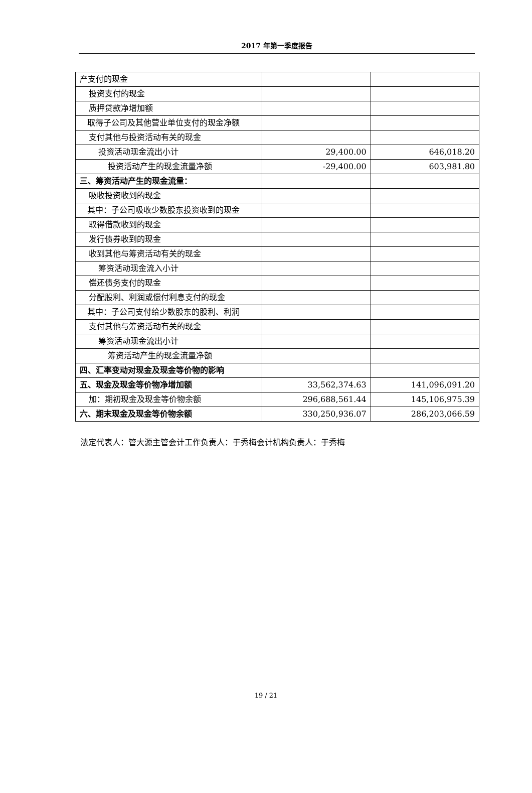2017 年第一季度报告
| 产支付的现金 | | |
| 投资支付的现金 | | |
| 质押贷款净增加额 | | |
| 取得子公司及其他营业单位支付的现金净额 | | |
| 支付其他与投资活动有关的现金 | | |
| 投资活动现金流出小计 | 29,400.00 | 646,018.20 |
| 投资活动产生的现金流量净额 | -29,400.00 | 603,981.80 |
| 三、筹资活动产生的现金流量： | | |
| 吸收投资收到的现金 | | |
| 其中：子公司吸收少数股东投资收到的现金 | | |
| 取得借款收到的现金 | | |
| 发行债券收到的现金 | | |
| 收到其他与筹资活动有关的现金 | | |
| 筹资活动现金流入小计 | | |
| 偿还债务支付的现金 | | |
| 分配股利、利润或偿付利息支付的现金 | | |
| 其中：子公司支付给少数股东的股利、利润 | | |
| 支付其他与筹资活动有关的现金 | | |
| 筹资活动现金流出小计 | | |
| 筹资活动产生的现金流量净额 | | |
| 四、汇率变动对现金及现金等价物的影响 | | |
| 五、现金及现金等价物净增加额 | 33,562,374.63 | 141,096,091.20 |
| 加：期初现金及现金等价物余额 | 296,688,561.44 | 145,106,975.39 |
| 六、期末现金及现金等价物余额 | 330,250,936.07 | 286,203,066.59 |
法定代表人：管大源主管会计工作负责人：于秀梅会计机构负责人：于秀梅
19 / 21